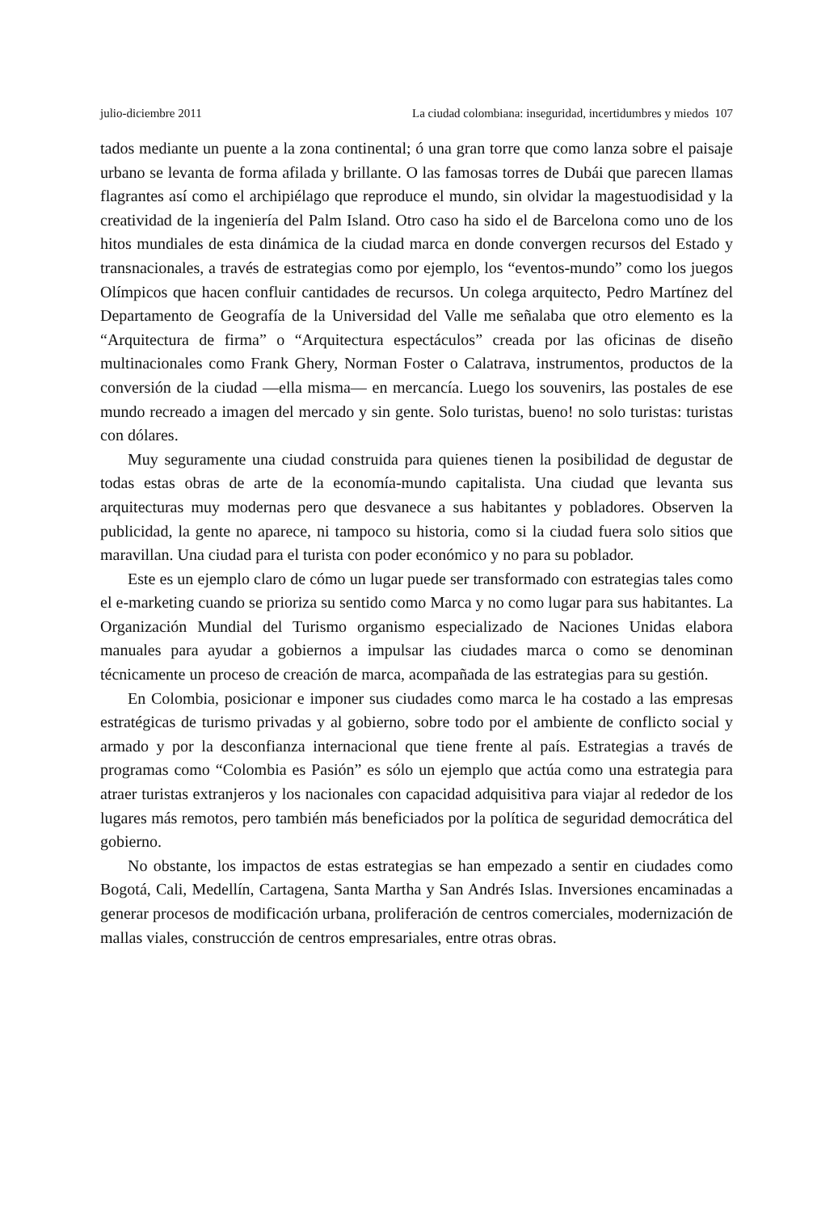julio-diciembre 2011 La ciudad colombiana: inseguridad, incertidumbres y miedos 107
tados mediante un puente a la zona continental; ó una gran torre que como lanza sobre el paisaje urbano se levanta de forma afilada y brillante. O las famosas torres de Dubái que parecen llamas flagrantes así como el archipiélago que reproduce el mundo, sin olvidar la magestuodisidad y la creatividad de la ingeniería del Palm Island. Otro caso ha sido el de Barcelona como uno de los hitos mundiales de esta dinámica de la ciudad marca en donde convergen recursos del Estado y transnacionales, a través de estrategias como por ejemplo, los “eventos-mundo” como los juegos Olímpicos que hacen confluir cantidades de recursos. Un colega arquitecto, Pedro Martínez del Departamento de Geografía de la Universidad del Valle me señalaba que otro elemento es la “Arquitectura de firma” o “Arquitectura espectáculos” creada por las oficinas de diseño multinacionales como Frank Ghery, Norman Foster o Calatrava, instrumentos, productos de la conversión de la ciudad —ella misma— en mercancía. Luego los souvenirs, las postales de ese mundo recreado a imagen del mercado y sin gente. Solo turistas, bueno! no solo turistas: turistas con dólares.
Muy seguramente una ciudad construida para quienes tienen la posibilidad de degustar de todas estas obras de arte de la economía-mundo capitalista. Una ciudad que levanta sus arquitecturas muy modernas pero que desvanece a sus habitantes y pobladores. Observen la publicidad, la gente no aparece, ni tampoco su historia, como si la ciudad fuera solo sitios que maravillan. Una ciudad para el turista con poder económico y no para su poblador.
Este es un ejemplo claro de cómo un lugar puede ser transformado con estrategias tales como el e-marketing cuando se prioriza su sentido como Marca y no como lugar para sus habitantes. La Organización Mundial del Turismo organismo especializado de Naciones Unidas elabora manuales para ayudar a gobiernos a impulsar las ciudades marca o como se denominan técnicamente un proceso de creación de marca, acompañada de las estrategias para su gestión.
En Colombia, posicionar e imponer sus ciudades como marca le ha costado a las empresas estratégicas de turismo privadas y al gobierno, sobre todo por el ambiente de conflicto social y armado y por la desconfianza internacional que tiene frente al país. Estrategias a través de programas como “Colombia es Pasión” es sólo un ejemplo que actúa como una estrategia para atraer turistas extranjeros y los nacionales con capacidad adquisitiva para viajar al rededor de los lugares más remotos, pero también más beneficiados por la política de seguridad democrática del gobierno.
No obstante, los impactos de estas estrategias se han empezado a sentir en ciudades como Bogotá, Cali, Medellín, Cartagena, Santa Martha y San Andrés Islas. Inversiones encaminadas a generar procesos de modificación urbana, proliferación de centros comerciales, modernización de mallas viales, construcción de centros empresariales, entre otras obras.